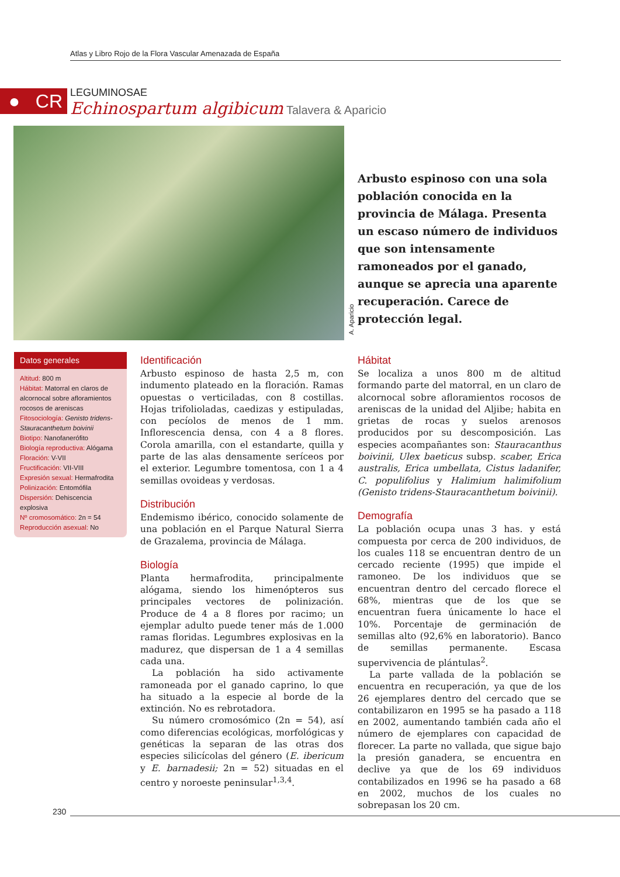Atlas y Libro Rojo de la Flora Vascular Amenazada de España
● CR
LEGUMINOSAE
Echinospartum algibicum Talavera & Aparicio
A. Aparicio
Arbusto espinoso con una sola población conocida en la provincia de Málaga. Presenta un escaso número de individuos que son intensamente ramoneados por el ganado, aunque se aprecia una aparente recuperación. Carece de protección legal.
Datos generales
Altitud: 800 m
Hábitat: Matorral en claros de alcornocal sobre afloramientos rocosos de areniscas
Fitosociología: Genisto tridens-Stauracanthetum boivinii
Biotipo: Nanofanerófito
Biología reproductiva: Alógama
Floración: V-VII
Fructificación: VII-VIII
Expresión sexual: Hermafrodita
Polinización: Entomófila
Dispersión: Dehiscencia explosiva
Nº cromosomático: 2n = 54
Reproducción asexual: No
Identificación
Arbusto espinoso de hasta 2,5 m, con indumento plateado en la floración. Ramas opuestas o verticiladas, con 8 costillas. Hojas trifolioladas, caedizas y estipuladas, con pecíolos de menos de 1 mm. Inflorescencia densa, con 4 a 8 flores. Corola amarilla, con el estandarte, quilla y parte de las alas densamente seríceos por el exterior. Legumbre tomentosa, con 1 a 4 semillas ovoideas y verdosas.
Distribución
Endemismo ibérico, conocido solamente de una población en el Parque Natural Sierra de Grazalema, provincia de Málaga.
Biología
Planta hermafrodita, principalmente alógama, siendo los himenópteros sus principales vectores de polinización. Produce de 4 a 8 flores por racimo; un ejemplar adulto puede tener más de 1.000 ramas floridas. Legumbres explosivas en la madurez, que dispersan de 1 a 4 semillas cada una.
La población ha sido activamente ramoneada por el ganado caprino, lo que ha situado a la especie al borde de la extinción. No es rebrotadora.
Su número cromosómico (2n = 54), así como diferencias ecológicas, morfológicas y genéticas la separan de las otras dos especies silicícolas del género (E. ibericum y E. barnadesii; 2n = 52) situadas en el centro y noroeste peninsular<sup>1,3,4</sup>.
Hábitat
Se localiza a unos 800 m de altitud formando parte del matorral, en un claro de alcornocal sobre afloramientos rocosos de areniscas de la unidad del Aljibe; habita en grietas de rocas y suelos arenosos producidos por su descomposición. Las especies acompañantes son: Stauracanthus boivinii, Ulex baeticus subsp. scaber, Erica australis, Erica umbellata, Cistus ladanifer, C. populifolius y Halimium halimifolium (Genisto tridens-Stauracanthetum boivinii).
Demografía
La población ocupa unas 3 has. y está compuesta por cerca de 200 individuos, de los cuales 118 se encuentran dentro de un cercado reciente (1995) que impide el ramoneo. De los individuos que se encuentran dentro del cercado florece el 68%, mientras que de los que se encuentran fuera únicamente lo hace el 10%. Porcentaje de germinación de semillas alto (92,6% en laboratorio). Banco de semillas permanente. Escasa supervivencia de plántulas<sup>2</sup>.
La parte vallada de la población se encuentra en recuperación, ya que de los 26 ejemplares dentro del cercado que se contabilizaron en 1995 se ha pasado a 118 en 2002, aumentando también cada año el número de ejemplares con capacidad de florecer. La parte no vallada, que sigue bajo la presión ganadera, se encuentra en declive ya que de los 69 individuos contabilizados en 1996 se ha pasado a 68 en 2002, muchos de los cuales no sobrepasan los 20 cm.
230